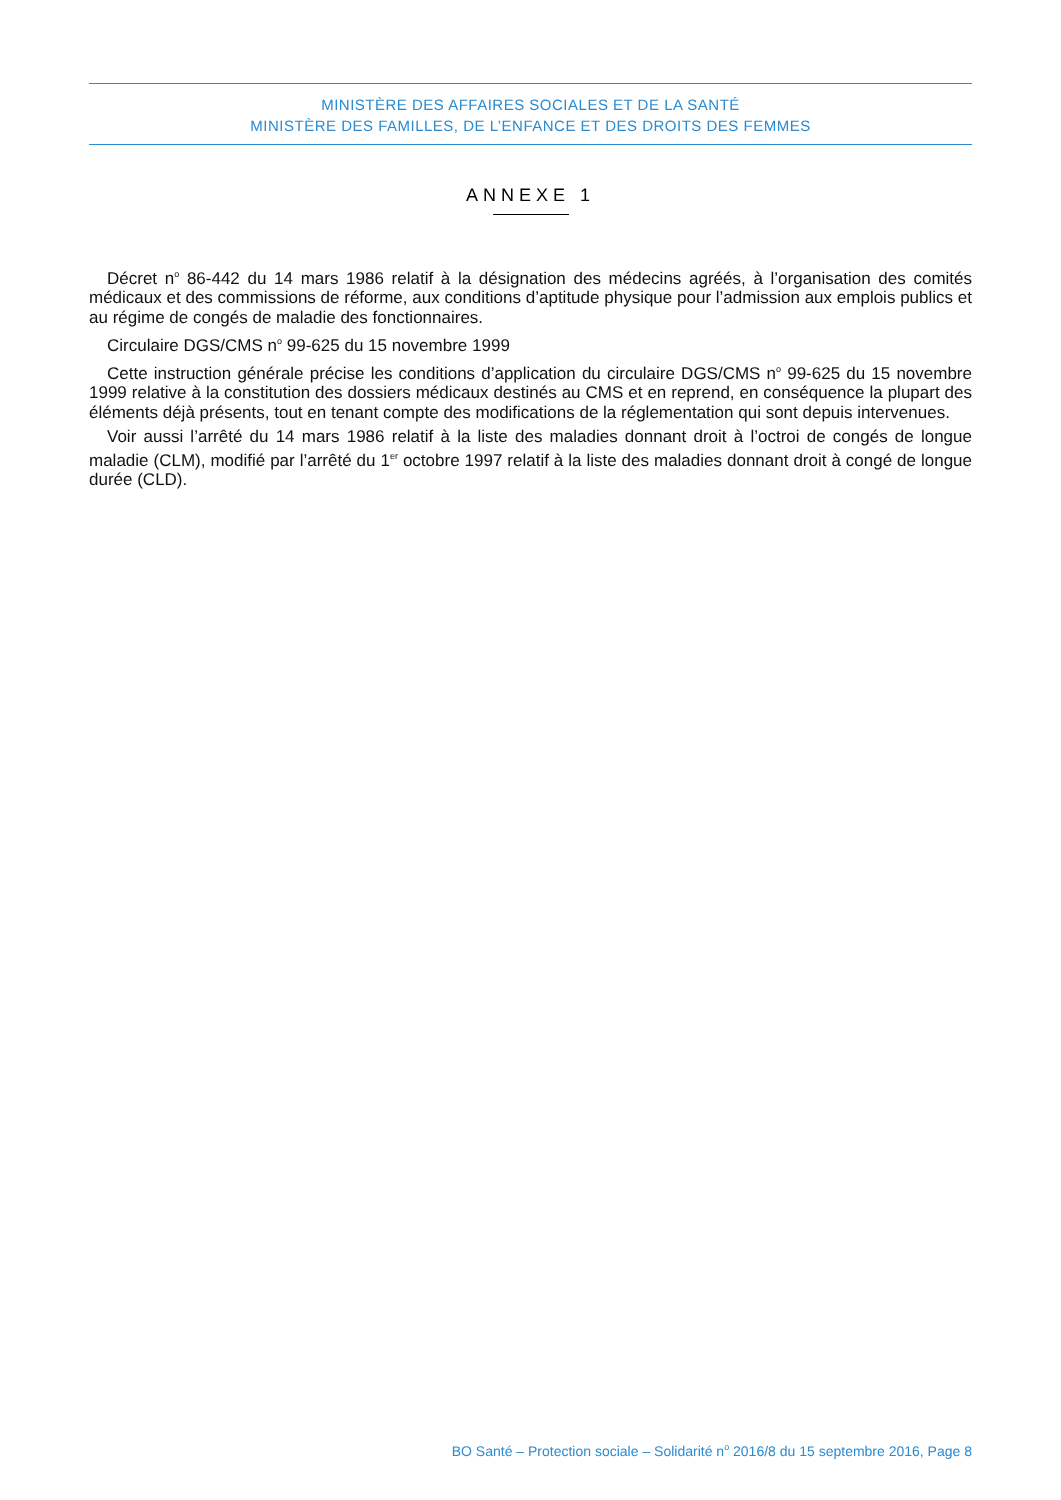MINISTÈRE DES AFFAIRES SOCIALES ET DE LA SANTÉ
MINISTÈRE DES FAMILLES, DE L’ENFANCE ET DES DROITS DES FEMMES
ANNEXE 1
Décret n<sup>o</sup> 86-442 du 14 mars 1986 relatif à la désignation des médecins agréés, à l’organisation des comités médicaux et des commissions de réforme, aux conditions d’aptitude physique pour l’admission aux emplois publics et au régime de congés de maladie des fonctionnaires.
Circulaire DGS/CMS n<sup>o</sup> 99-625 du 15 novembre 1999
Cette instruction générale précise les conditions d’application du circulaire DGS/CMS n<sup>o</sup> 99-625 du 15 novembre 1999 relative à la constitution des dossiers médicaux destinés au CMS et en reprend, en conséquence la plupart des éléments déjà présents, tout en tenant compte des modifications de la réglementation qui sont depuis intervenues.
Voir aussi l’arrêté du 14 mars 1986 relatif à la liste des maladies donnant droit à l’octroi de congés de longue maladie (CLM), modifié par l’arrêté du 1<sup>er</sup> octobre 1997 relatif à la liste des maladies donnant droit à congé de longue durée (CLD).
BO Santé – Protection sociale – Solidarité n<sup>o</sup> 2016/8 du 15 septembre 2016, Page 8